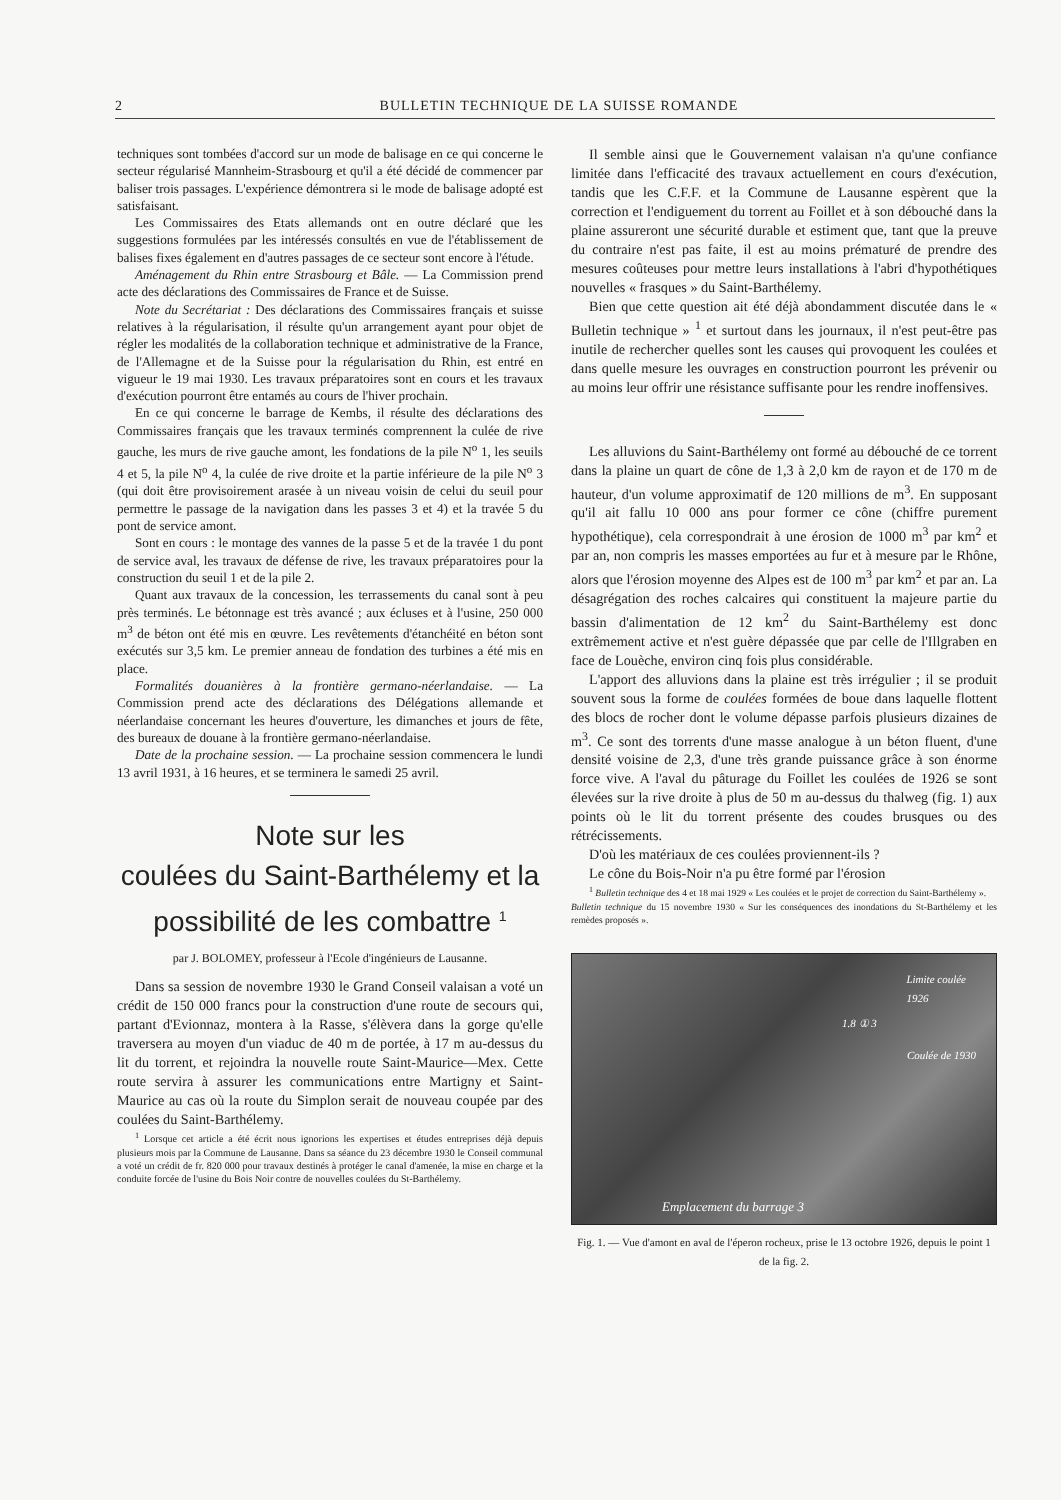2 BULLETIN TECHNIQUE DE LA SUISSE ROMANDE
techniques sont tombées d'accord sur un mode de balisage en ce qui concerne le secteur régularisé Mannheim-Strasbourg et qu'il a été décidé de commencer par baliser trois passages. L'expérience démontrera si le mode de balisage adopté est satisfaisant.
Les Commissaires des Etats allemands ont en outre déclaré que les suggestions formulées par les intéressés consultés en vue de l'établissement de balises fixes également en d'autres passages de ce secteur sont encore à l'étude.
Aménagement du Rhin entre Strasbourg et Bâle. — La Commission prend acte des déclarations des Commissaires de France et de Suisse.
Note du Secrétariat : Des déclarations des Commissaires français et suisse relatives à la régularisation, il résulte qu'un arrangement ayant pour objet de régler les modalités de la collaboration technique et administrative de la France, de l'Allemagne et de la Suisse pour la régularisation du Rhin, est entré en vigueur le 19 mai 1930. Les travaux préparatoires sont en cours et les travaux d'exécution pourront être entamés au cours de l'hiver prochain.
En ce qui concerne le barrage de Kembs, il résulte des déclarations des Commissaires français que les travaux terminés comprennent la culée de rive gauche, les murs de rive gauche amont, les fondations de la pile N<sup>o</sup> 1, les seuils 4 et 5, la pile N<sup>o</sup> 4, la culée de rive droite et la partie inférieure de la pile N<sup>o</sup> 3 (qui doit être provisoirement arasée à un niveau voisin de celui du seuil pour permettre le passage de la navigation dans les passes 3 et 4) et la travée 5 du pont de service amont.
Sont en cours : le montage des vannes de la passe 5 et de la travée 1 du pont de service aval, les travaux de défense de rive, les travaux préparatoires pour la construction du seuil 1 et de la pile 2.
Quant aux travaux de la concession, les terrassements du canal sont à peu près terminés. Le bétonnage est très avancé ; aux écluses et à l'usine, 250 000 m<sup>3</sup> de béton ont été mis en œuvre. Les revêtements d'étanchéité en béton sont exécutés sur 3,5 km. Le premier anneau de fondation des turbines a été mis en place.
Formalités douanières à la frontière germano-néerlandaise. — La Commission prend acte des déclarations des Délégations allemande et néerlandaise concernant les heures d'ouverture, les dimanches et jours de fête, des bureaux de douane à la frontière germano-néerlandaise.
Date de la prochaine session. — La prochaine session commencera le lundi 13 avril 1931, à 16 heures, et se terminera le samedi 25 avril.
Note sur les
coulées du Saint-Barthélemy et la
possibilité de les combattre <sup>1</sup>
par J. BOLOMEY, professeur à l'Ecole d'ingénieurs de Lausanne.
Dans sa session de novembre 1930 le Grand Conseil valaisan a voté un crédit de 150 000 francs pour la construction d'une route de secours qui, partant d'Evionnaz, montera à la Rasse, s'élèvera dans la gorge qu'elle traversera au moyen d'un viaduc de 40 m de portée, à 17 m au-dessus du lit du torrent, et rejoindra la nouvelle route Saint-Maurice—Mex. Cette route servira à assurer les communications entre Martigny et Saint-Maurice au cas où la route du Simplon serait de nouveau coupée par des coulées du Saint-Barthélemy.
<sup>1</sup> Lorsque cet article a été écrit nous ignorions les expertises et études entreprises déjà depuis plusieurs mois par la Commune de Lausanne. Dans sa séance du 23 décembre 1930 le Conseil communal a voté un crédit de fr. 820 000 pour travaux destinés à protéger le canal d'amenée, la mise en charge et la conduite forcée de l'usine du Bois Noir contre de nouvelles coulées du St-Barthélemy.
Il semble ainsi que le Gouvernement valaisan n'a qu'une confiance limitée dans l'efficacité des travaux actuellement en cours d'exécution, tandis que les C.F.F. et la Commune de Lausanne espèrent que la correction et l'endiguement du torrent au Foillet et à son débouché dans la plaine assureront une sécurité durable et estiment que, tant que la preuve du contraire n'est pas faite, il est au moins prématuré de prendre des mesures coûteuses pour mettre leurs installations à l'abri d'hypothétiques nouvelles « frasques » du Saint-Barthélemy.
Bien que cette question ait été déjà abondamment discutée dans le « Bulletin technique » <sup>1</sup> et surtout dans les journaux, il n'est peut-être pas inutile de rechercher quelles sont les causes qui provoquent les coulées et dans quelle mesure les ouvrages en construction pourront les prévenir ou au moins leur offrir une résistance suffisante pour les rendre inoffensives.
Les alluvions du Saint-Barthélemy ont formé au débouché de ce torrent dans la plaine un quart de cône de 1,3 à 2,0 km de rayon et de 170 m de hauteur, d'un volume approximatif de 120 millions de m<sup>3</sup>. En supposant qu'il ait fallu 10 000 ans pour former ce cône (chiffre purement hypothétique), cela correspondrait à une érosion de 1000 m<sup>3</sup> par km<sup>2</sup> et par an, non compris les masses emportées au fur et à mesure par le Rhône, alors que l'érosion moyenne des Alpes est de 100 m<sup>3</sup> par km<sup>2</sup> et par an. La désagrégation des roches calcaires qui constituent la majeure partie du bassin d'alimentation de 12 km<sup>2</sup> du Saint-Barthélemy est donc extrêmement active et n'est guère dépassée que par celle de l'Illgraben en face de Louèche, environ cinq fois plus considérable.
L'apport des alluvions dans la plaine est très irrégulier ; il se produit souvent sous la forme de coulées formées de boue dans laquelle flottent des blocs de rocher dont le volume dépasse parfois plusieurs dizaines de m<sup>3</sup>. Ce sont des torrents d'une masse analogue à un béton fluent, d'une densité voisine de 2,3, d'une très grande puissance grâce à son énorme force vive. A l'aval du pâturage du Foillet les coulées de 1926 se sont élevées sur la rive droite à plus de 50 m au-dessus du thalweg (fig. 1) aux points où le lit du torrent présente des coudes brusques ou des rétrécissements.
D'où les matériaux de ces coulées proviennent-ils ?
Le cône du Bois-Noir n'a pu être formé par l'érosion
<sup>1</sup> Bulletin technique des 4 et 18 mai 1929 « Les coulées et le projet de correction du Saint-Barthélemy ».
Bulletin technique du 15 novembre 1930 « Sur les conséquences des inondations du St-Barthélemy et les remèdes proposés ».
Limite coulée
1926
1.8 ① 3
Coulée de 1930
Emplacement du barrage 3
Fig. 1. — Vue d'amont en aval de l'éperon rocheux, prise le 13 octobre 1926, depuis le point 1 de la fig. 2.